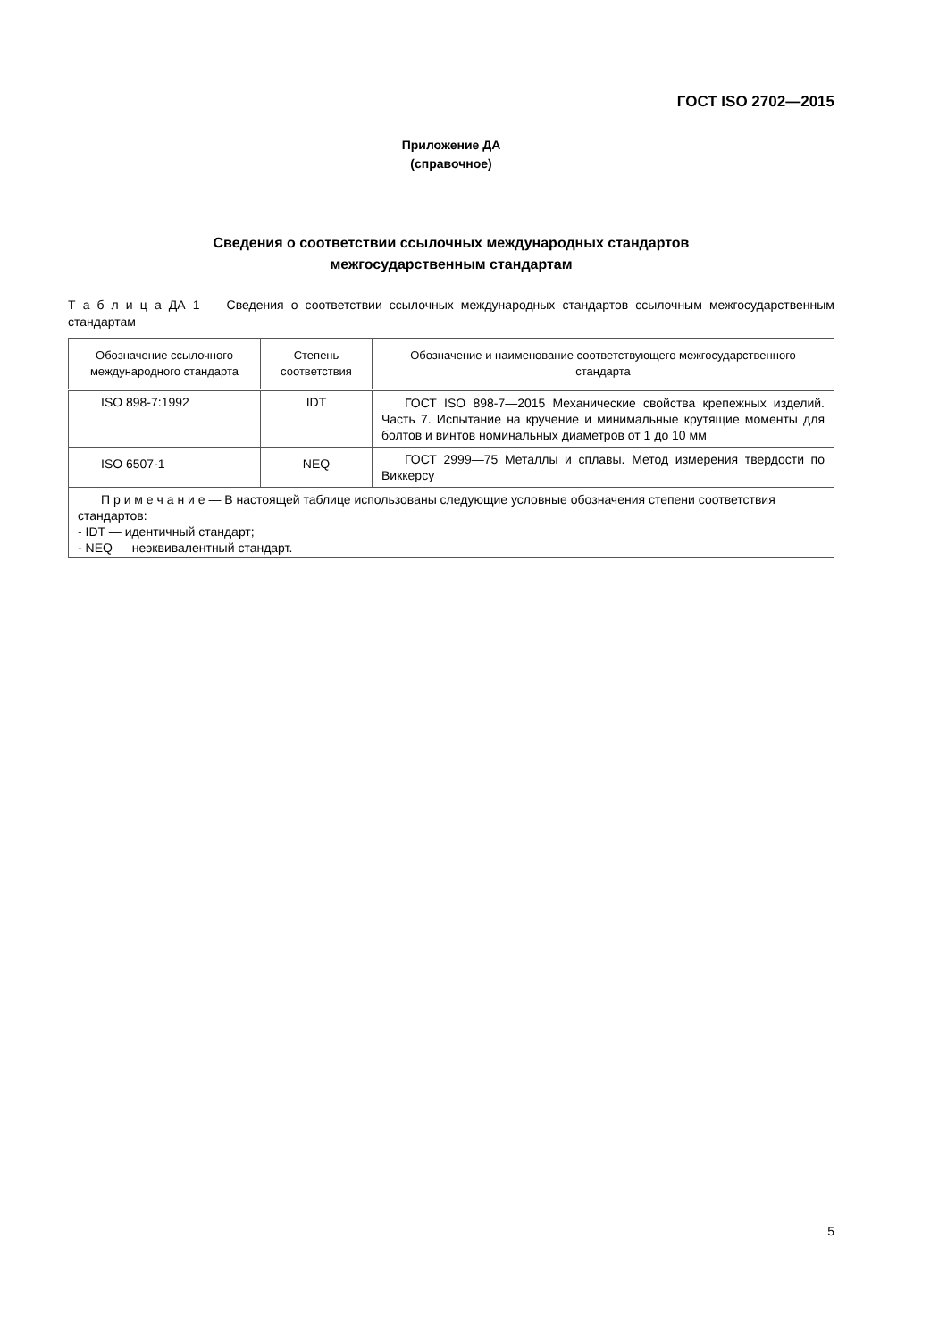ГОСТ ISO 2702—2015
Приложение ДА
(справочное)
Сведения о соответствии ссылочных международных стандартов
межгосударственным стандартам
Т а б л и ц а ДА 1 — Сведения о соответствии ссылочных международных стандартов ссылочным межгосударственным стандартам
| Обозначение ссылочного международного стандарта | Степень соответствия | Обозначение и наименование соответствующего межгосударственного стандарта |
| --- | --- | --- |
| ISO 898-7:1992 | IDT | ГОСТ ISO 898-7—2015 Механические свойства крепежных изделий. Часть 7. Испытание на кручение и минимальные крутящие моменты для болтов и винтов номинальных диаметров от 1 до 10 мм |
| ISO 6507-1 | NEQ | ГОСТ 2999—75 Металлы и сплавы. Метод измерения твердости по Виккерсу |
| П р и м е ч а н и е — В настоящей таблице использованы следующие условные обозначения степени соответствия стандартов: - IDT — идентичный стандарт; - NEQ — неэквивалентный стандарт. | | |
5